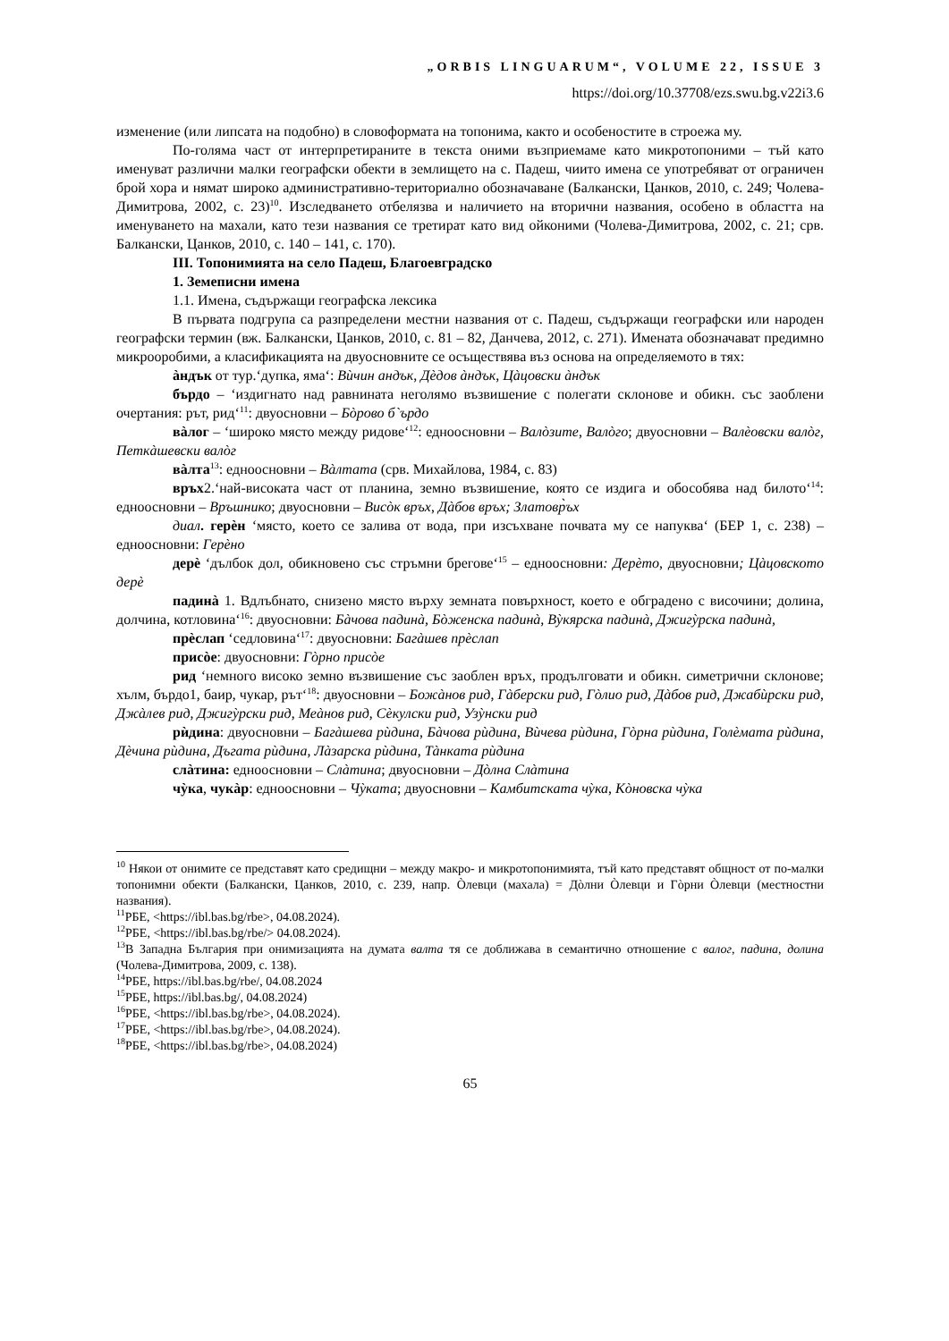„ORBIS LINGUARUM“, VOLUME 22, ISSUE 3
https://doi.org/10.37708/ezs.swu.bg.v22i3.6
изменение (или липсата на подобно) в словоформата на топонима, както и особеностите в строежа му.
По-голяма част от интерпретираните в текста оними възприемаме като микротопоними – тъй като именуват различни малки географски обекти в землището на с. Падеш, чиито имена се употребяват от ограничен брой хора и нямат широко административно-териториално обозначаване (Балкански, Цанков, 2010, с. 249; Чолева-Димитрова, 2002, с. 23)<sup>10</sup>. Изследването отбелязва и наличието на вторични названия, особено в областта на именуването на махали, като тези названия се третират като вид ойконими (Чолева-Димитрова, 2002, с. 21; срв. Балкански, Цанков, 2010, с. 140 – 141, с. 170).
III. Топонимията на село Падеш, Благоевградско
1. Земеписни имена
1.1. Имена, съдържащи географска лексика
В първата подгрупа са разпределени местни названия от с. Падеш, съдържащи географски или народен географски термин (вж. Балкански, Цанков, 2010, с. 81 – 82, Данчева, 2012, с. 271). Имената обозначават предимно микрооробими, а класификацията на двуосновните се осъществява въз основа на определяемото в тях:
àндък от тур.‘дупка, яма‘: Вѝчин андък, Дèдов àндък, Цàцовски àндък
бърдо – ‘издигнато над равнината неголямо възвишение с полегати склонове и обикн. със заоблени очертания: рът, рид‘<sup>11</sup>: двуосновни – Бòрово б`ърдо
вàлог – ‘широко място между ридове‘<sup>12</sup>: едноосновни – Валòзите, Валòго; двуосновни – Валèовски валòг, Петкàшевски валòг
вàлта<sup>13</sup>: едноосновни – Вàлтата (срв. Михайлова, 1984, с. 83)
връх2.‘най-високата част от планина, земно възвишение, която се издига и обособява над билото‘<sup>14</sup>: едноосновни – Връшнико; двуосновни – Висòк връх, Дàбов връх; Златовр̀ъх
диал. герèн ‘място, което се залива от вода, при изсъхване почвата му се напуква‘ (БЕР 1, с. 238) – едноосновни: Герèно
дерè ‘дълбок дол, обикновено със стръмни брегове‘<sup>15</sup> – едноосновни: Дерèто, двуосновни; Цàцовското дерè
падинà 1. Вдлъбнато, снизено място върху земната повърхност, което е обградено с височини; долина, долчина, котловина‘<sup>16</sup>: двуосновни: Бàчова падинà, Бòженска падинà, Вỳкярска падинà, Джигỳрска падинà,
прèслап ‘седловина‘<sup>17</sup>: двуосновни: Багàшев прèслап
присòе: двуосновни: Гòрно присòе
рид ‘немного високо земно възвишение със заоблен връх, продълговати и обикн. симетрични склонове; хълм, бърдо1, баир, чукар, рът‘<sup>18</sup>: двуосновни – Божàнов рид, Гàберски рид, Гòлио рид, Дàбов рид, Джабѝрски рид, Джàлев рид, Джигỳрски рид, Меàнов рид, Сèкулски рид, Узỳнски рид
рѝдина: двуосновни – Багàшева рѝдина, Бàчова рѝдина, Вѝчева рѝдина, Гòрна рѝдина, Голèмата рѝдина, Дèчина рѝдина, Дъгата рѝдина, Лàзарска рѝдина, Тàнката рѝдина
слàтина: едноосновни – Слàтина; двуосновни – Дòлна Слàтина
чỳка, чукàр: едноосновни – Чỳката; двуосновни – Камбитската чỳка, Кòновска чỳка
<sup>10</sup> Някои от онимите се представят като средищни – между макро- и микротопонимията, тъй като представят общност от по-малки топонимни обекти (Балкански, Цанков, 2010, с. 239, напр. Òлевци (махала) = Дòлни Òлевци и Гòрни Òлевци (местностни названия).
<sup>11</sup> РБЕ, <https://ibl.bas.bg/rbe>, 04.08.2024).
<sup>12</sup> РБЕ, <https://ibl.bas.bg/rbe/> 04.08.2024).
<sup>13</sup> В Западна България при онимизацията на думата валта тя се доближава в семантично отношение с валог, падина, долина (Чолева-Димитрова, 2009, с. 138).
<sup>14</sup> РБЕ, https://ibl.bas.bg/rbe/, 04.08.2024
<sup>15</sup> РБЕ, https://ibl.bas.bg/, 04.08.2024)
<sup>16</sup> РБЕ, <https://ibl.bas.bg/rbe>, 04.08.2024).
<sup>17</sup> РБЕ, <https://ibl.bas.bg/rbe>, 04.08.2024).
<sup>18</sup> РБЕ, <https://ibl.bas.bg/rbe>, 04.08.2024)
65